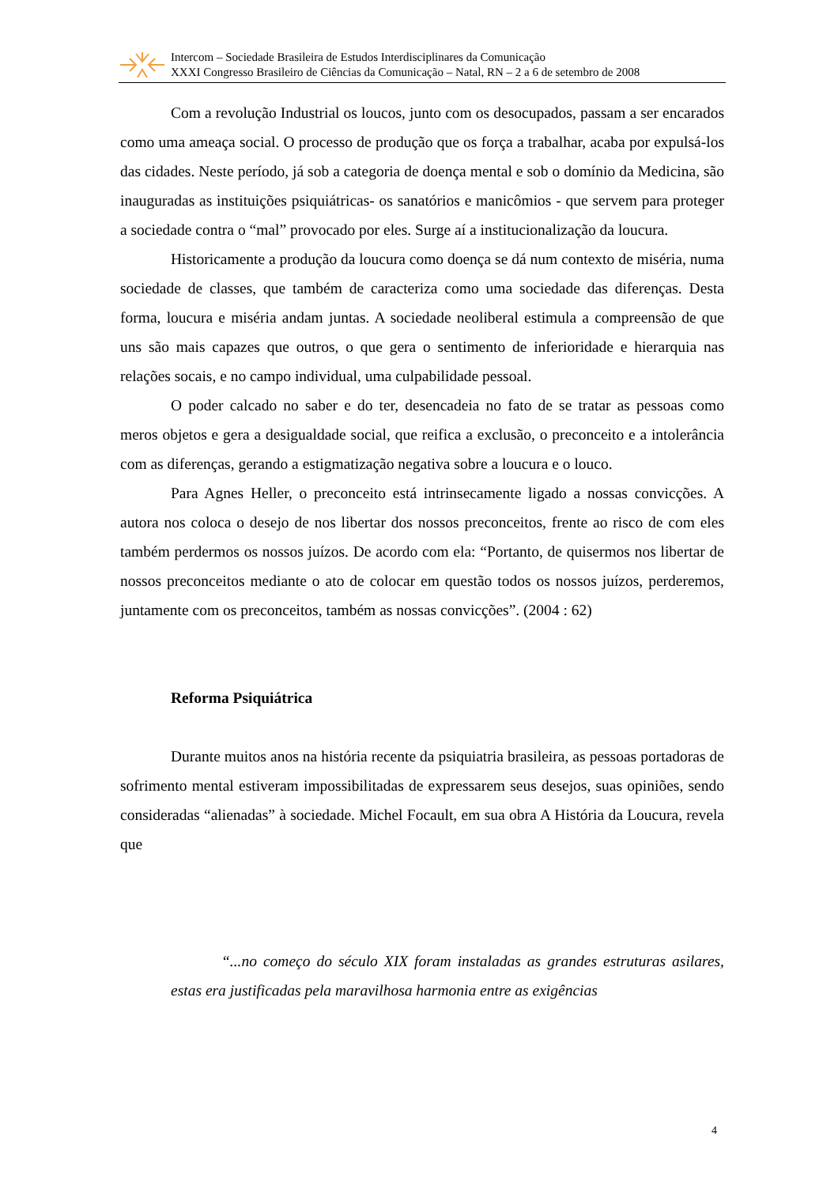Intercom – Sociedade Brasileira de Estudos Interdisciplinares da Comunicação
XXXI Congresso Brasileiro de Ciências da Comunicação – Natal, RN – 2 a 6 de setembro de 2008
Com a revolução Industrial os loucos, junto com os desocupados, passam a ser encarados como uma ameaça social. O processo de produção que os força a trabalhar, acaba por expulsá-los das cidades. Neste período, já sob a categoria de doença mental e sob o domínio da Medicina, são inauguradas as instituições psiquiátricas- os sanatórios e manicômios - que servem para proteger a sociedade contra o “mal” provocado por eles. Surge aí a institucionalização da loucura.
Historicamente a produção da loucura como doença se dá num contexto de miséria, numa sociedade de classes, que também de caracteriza como uma sociedade das diferenças. Desta forma, loucura e miséria andam juntas. A sociedade neoliberal estimula a compreensão de que uns são mais capazes que outros, o que gera o sentimento de inferioridade e hierarquia nas relações socais, e no campo individual, uma culpabilidade pessoal.
O poder calcado no saber e do ter, desencadeia no fato de se tratar as pessoas como meros objetos e gera a desigualdade social, que reifica a exclusão, o preconceito e a intolerância com as diferenças, gerando a estigmatização negativa sobre a loucura e o louco.
Para Agnes Heller, o preconceito está intrinsecamente ligado a nossas convicções. A autora nos coloca o desejo de nos libertar dos nossos preconceitos, frente ao risco de com eles também perdermos os nossos juízos. De acordo com ela: “Portanto, de quisermos nos libertar de nossos preconceitos mediante o ato de colocar em questão todos os nossos juízos, perderemos, juntamente com os preconceitos, também as nossas convicções”. (2004 : 62)
Reforma Psiquiátrica
Durante muitos anos na história recente da psiquiatria brasileira, as pessoas portadoras de sofrimento mental estiveram impossibilitadas de expressarem seus desejos, suas opiniões, sendo consideradas “alienadas” à sociedade. Michel Focault, em sua obra A História da Loucura, revela que
“...no começo do século XIX foram instaladas as grandes estruturas asilares, estas era justificadas pela maravilhosa harmonia entre as exigências
4